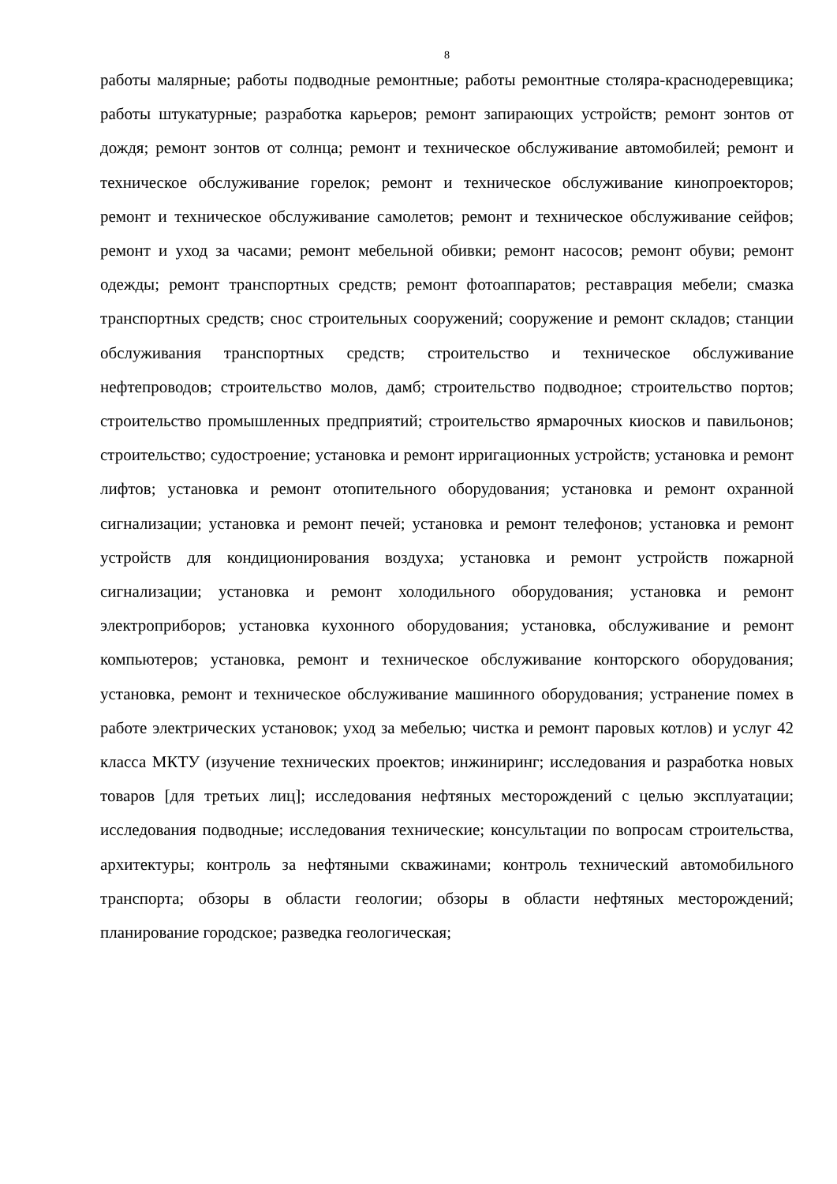8
работы малярные; работы подводные ремонтные; работы ремонтные столяра-краснодеревщика; работы штукатурные; разработка карьеров; ремонт запирающих устройств; ремонт зонтов от дождя; ремонт зонтов от солнца; ремонт и техническое обслуживание автомобилей; ремонт и техническое обслуживание горелок; ремонт и техническое обслуживание кинопроекторов; ремонт и техническое обслуживание самолетов; ремонт и техническое обслуживание сейфов; ремонт и уход за часами; ремонт мебельной обивки; ремонт насосов; ремонт обуви; ремонт одежды; ремонт транспортных средств; ремонт фотоаппаратов; реставрация мебели; смазка транспортных средств; снос строительных сооружений; сооружение и ремонт складов; станции обслуживания транспортных средств; строительство и техническое обслуживание нефтепроводов; строительство молов, дамб; строительство подводное; строительство портов; строительство промышленных предприятий; строительство ярмарочных киосков и павильонов; строительство; судостроение; установка и ремонт ирригационных устройств; установка и ремонт лифтов; установка и ремонт отопительного оборудования; установка и ремонт охранной сигнализации; установка и ремонт печей; установка и ремонт телефонов; установка и ремонт устройств для кондиционирования воздуха; установка и ремонт устройств пожарной сигнализации; установка и ремонт холодильного оборудования; установка и ремонт электроприборов; установка кухонного оборудования; установка, обслуживание и ремонт компьютеров; установка, ремонт и техническое обслуживание конторского оборудования; установка, ремонт и техническое обслуживание машинного оборудования; устранение помех в работе электрических установок; уход за мебелью; чистка и ремонт паровых котлов) и услуг 42 класса МКТУ (изучение технических проектов; инжиниринг; исследования и разработка новых товаров [для третьих лиц]; исследования нефтяных месторождений с целью эксплуатации; исследования подводные; исследования технические; консультации по вопросам строительства, архитектуры; контроль за нефтяными скважинами; контроль технический автомобильного транспорта; обзоры в области геологии; обзоры в области нефтяных месторождений; планирование городское; разведка геологическая;